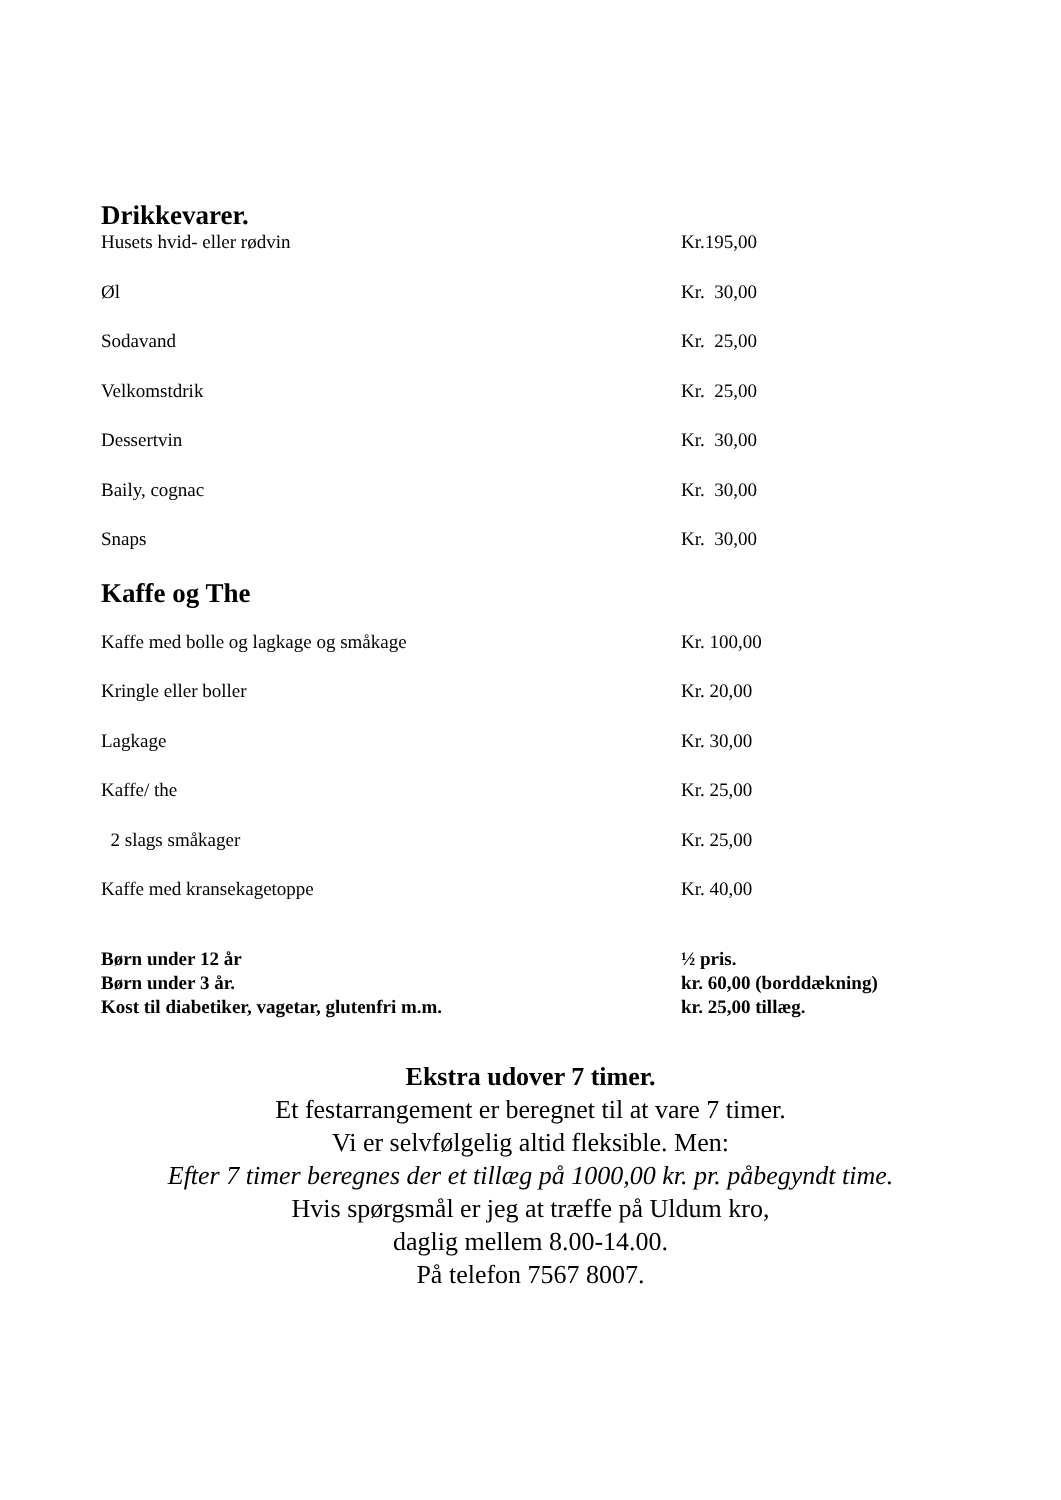Drikkevarer.
| Husets hvid- eller rødvin | Kr.195,00 |
| Øl | Kr. 30,00 |
| Sodavand | Kr. 25,00 |
| Velkomstdrik | Kr. 25,00 |
| Dessertvin | Kr. 30,00 |
| Baily, cognac | Kr. 30,00 |
| Snaps | Kr. 30,00 |
Kaffe og The
| Kaffe med bolle og lagkage og småkage | Kr. 100,00 |
| Kringle eller boller | Kr. 20,00 |
| Lagkage | Kr. 30,00 |
| Kaffe/ the | Kr. 25,00 |
| 2 slags småkager | Kr. 25,00 |
| Kaffe med kransekagetoppe | Kr. 40,00 |
| Børn under 12 år | ½ pris. |
| Børn under 3 år. | kr. 60,00 (borddækning) |
| Kost til diabetiker, vagetar, glutenfri m.m. | kr. 25,00 tillæg. |
Ekstra udover 7 timer.
Et festarrangement er beregnet til at vare 7 timer.
Vi er selvfølgelig altid fleksible. Men:
Efter 7 timer beregnes der et tillæg på 1000,00 kr. pr. påbegyndt time.
Hvis spørgsmål er jeg at træffe på Uldum kro,
daglig mellem 8.00-14.00.
På telefon 7567 8007.